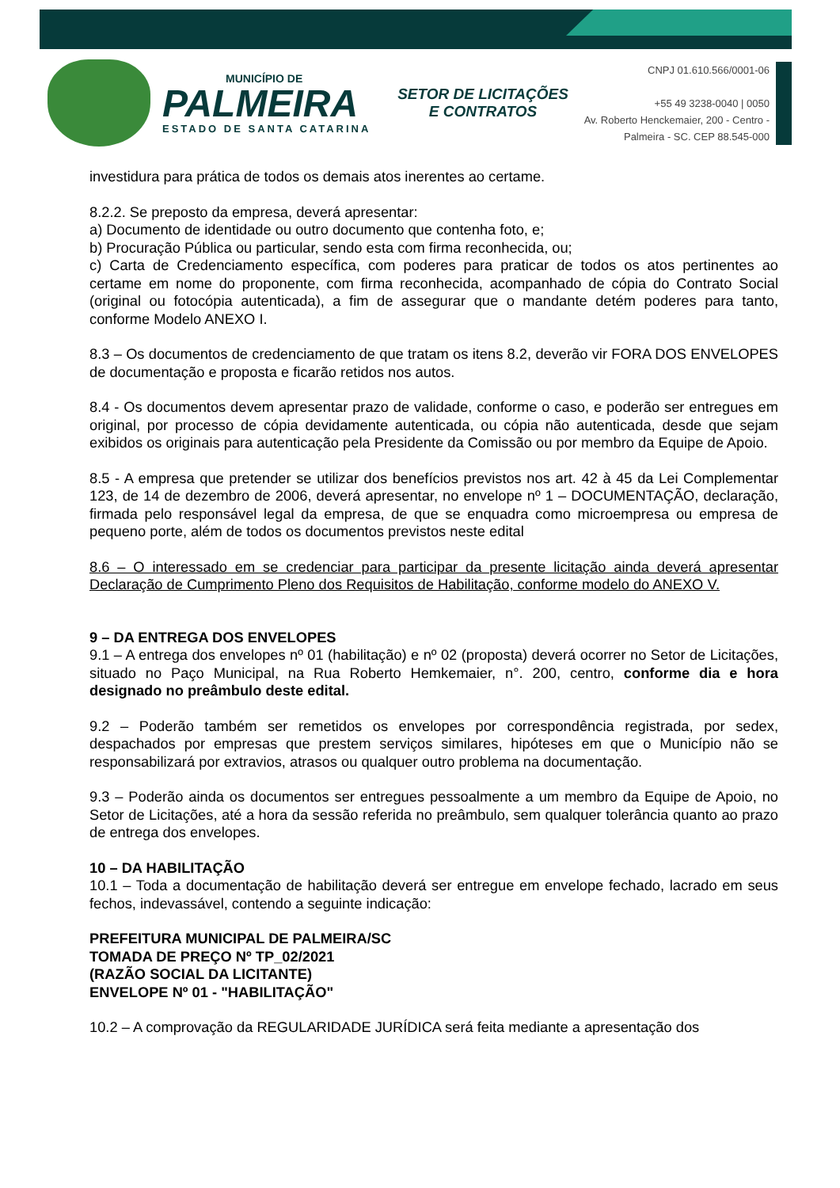MUNICÍPIO DE
PALMEIRA
ESTADO DE SANTA CATARINA
SETOR DE LICITAÇÕES E CONTRATOS
CNPJ 01.610.566/0001-06
+55 49 3238-0040 | 0050
Av. Roberto Henckemaier, 200 - Centro -
Palmeira - SC. CEP 88.545-000
investidura para prática de todos os demais atos inerentes ao certame.
8.2.2. Se preposto da empresa, deverá apresentar:
a) Documento de identidade ou outro documento que contenha foto, e;
b) Procuração Pública ou particular, sendo esta com firma reconhecida, ou;
c) Carta de Credenciamento específica, com poderes para praticar de todos os atos pertinentes ao certame em nome do proponente, com firma reconhecida, acompanhado de cópia do Contrato Social (original ou fotocópia autenticada), a fim de assegurar que o mandante detém poderes para tanto, conforme Modelo ANEXO I.
8.3 – Os documentos de credenciamento de que tratam os itens 8.2, deverão vir FORA DOS ENVELOPES de documentação e proposta e ficarão retidos nos autos.
8.4 - Os documentos devem apresentar prazo de validade, conforme o caso, e poderão ser entregues em original, por processo de cópia devidamente autenticada, ou cópia não autenticada, desde que sejam exibidos os originais para autenticação pela Presidente da Comissão ou por membro da Equipe de Apoio.
8.5 - A empresa que pretender se utilizar dos benefícios previstos nos art. 42 à 45 da Lei Complementar 123, de 14 de dezembro de 2006, deverá apresentar, no envelope nº 1 – DOCUMENTAÇÃO, declaração, firmada pelo responsável legal da empresa, de que se enquadra como microempresa ou empresa de pequeno porte, além de todos os documentos previstos neste edital
8.6 – O interessado em se credenciar para participar da presente licitação ainda deverá apresentar Declaração de Cumprimento Pleno dos Requisitos de Habilitação, conforme modelo do ANEXO V.
9 – DA ENTREGA DOS ENVELOPES
9.1 – A entrega dos envelopes nº 01 (habilitação) e nº 02 (proposta) deverá ocorrer no Setor de Licitações, situado no Paço Municipal, na Rua Roberto Hemkemaier, n°. 200, centro, conforme dia e hora designado no preâmbulo deste edital.
9.2 – Poderão também ser remetidos os envelopes por correspondência registrada, por sedex, despachados por empresas que prestem serviços similares, hipóteses em que o Município não se responsabilizará por extravios, atrasos ou qualquer outro problema na documentação.
9.3 – Poderão ainda os documentos ser entregues pessoalmente a um membro da Equipe de Apoio, no Setor de Licitações, até a hora da sessão referida no preâmbulo, sem qualquer tolerância quanto ao prazo de entrega dos envelopes.
10 – DA HABILITAÇÃO
10.1 – Toda a documentação de habilitação deverá ser entregue em envelope fechado, lacrado em seus fechos, indevassável, contendo a seguinte indicação:
PREFEITURA MUNICIPAL DE PALMEIRA/SC
TOMADA DE PREÇO Nº TP_02/2021
(RAZÃO SOCIAL DA LICITANTE)
ENVELOPE Nº 01 - "HABILITAÇÃO"
10.2 – A comprovação da REGULARIDADE JURÍDICA será feita mediante a apresentação dos